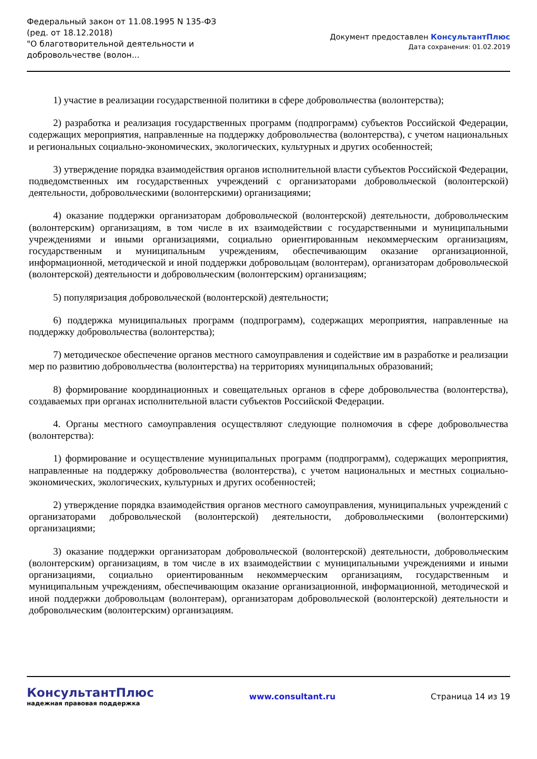Федеральный закон от 11.08.1995 N 135-ФЗ
(ред. от 18.12.2018)
"О благотворительной деятельности и добровольчестве (волон...
Документ предоставлен КонсультантПлюс
Дата сохранения: 01.02.2019
1) участие в реализации государственной политики в сфере добровольчества (волонтерства);
2) разработка и реализация государственных программ (подпрограмм) субъектов Российской Федерации, содержащих мероприятия, направленные на поддержку добровольчества (волонтерства), с учетом национальных и региональных социально-экономических, экологических, культурных и других особенностей;
3) утверждение порядка взаимодействия органов исполнительной власти субъектов Российской Федерации, подведомственных им государственных учреждений с организаторами добровольческой (волонтерской) деятельности, добровольческими (волонтерскими) организациями;
4) оказание поддержки организаторам добровольческой (волонтерской) деятельности, добровольческим (волонтерским) организациям, в том числе в их взаимодействии с государственными и муниципальными учреждениями и иными организациями, социально ориентированным некоммерческим организациям, государственным и муниципальным учреждениям, обеспечивающим оказание организационной, информационной, методической и иной поддержки добровольцам (волонтерам), организаторам добровольческой (волонтерской) деятельности и добровольческим (волонтерским) организациям;
5) популяризация добровольческой (волонтерской) деятельности;
6) поддержка муниципальных программ (подпрограмм), содержащих мероприятия, направленные на поддержку добровольчества (волонтерства);
7) методическое обеспечение органов местного самоуправления и содействие им в разработке и реализации мер по развитию добровольчества (волонтерства) на территориях муниципальных образований;
8) формирование координационных и совещательных органов в сфере добровольчества (волонтерства), создаваемых при органах исполнительной власти субъектов Российской Федерации.
4. Органы местного самоуправления осуществляют следующие полномочия в сфере добровольчества (волонтерства):
1) формирование и осуществление муниципальных программ (подпрограмм), содержащих мероприятия, направленные на поддержку добровольчества (волонтерства), с учетом национальных и местных социально-экономических, экологических, культурных и других особенностей;
2) утверждение порядка взаимодействия органов местного самоуправления, муниципальных учреждений с организаторами добровольческой (волонтерской) деятельности, добровольческими (волонтерскими) организациями;
3) оказание поддержки организаторам добровольческой (волонтерской) деятельности, добровольческим (волонтерским) организациям, в том числе в их взаимодействии с муниципальными учреждениями и иными организациями, социально ориентированным некоммерческим организациям, государственным и муниципальным учреждениям, обеспечивающим оказание организационной, информационной, методической и иной поддержки добровольцам (волонтерам), организаторам добровольческой (волонтерской) деятельности и добровольческим (волонтерским) организациям.
КонсультантПлюс
надежная правовая поддержка
www.consultant.ru Страница 14 из 19